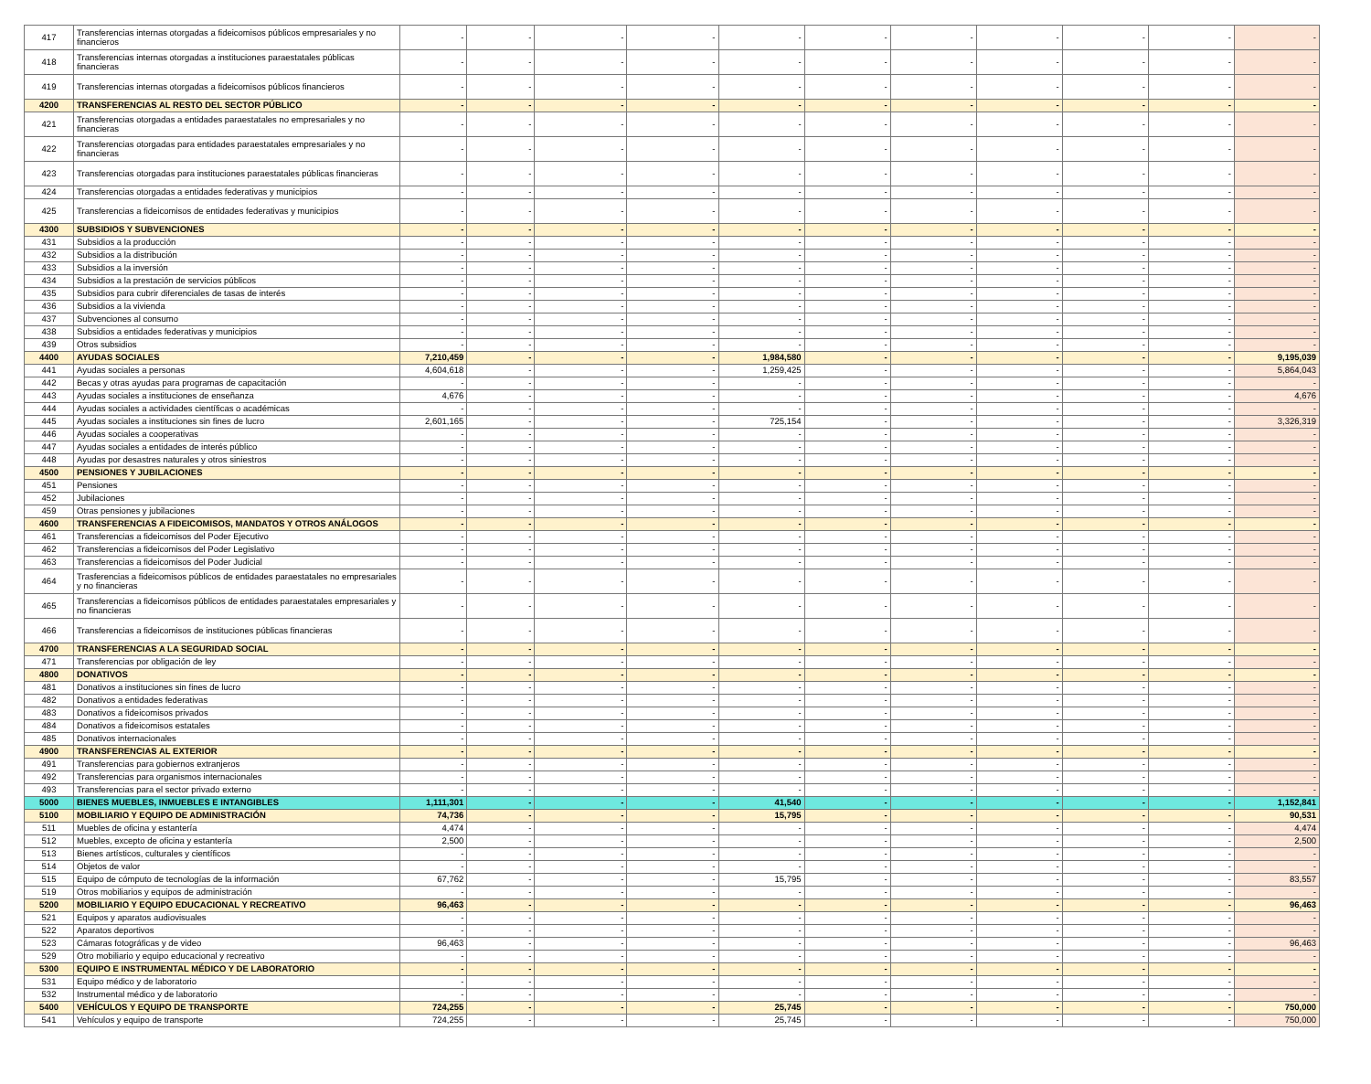| 417 | Transferencias internas otorgadas a fideicomisos públicos empresariales y no financieros | - | - | - | - | - | - | - | - | - | - | - |
| 418 | Transferencias internas otorgadas a instituciones paraestatales públicas financieras | - | - | - | - | - | - | - | - | - | - | - |
| 419 | Transferencias internas otorgadas a fideicomisos públicos financieros | - | - | - | - | - | - | - | - | - | - | - |
| 4200 | TRANSFERENCIAS AL RESTO DEL SECTOR PÚBLICO | - | - | - | - | - | - | - | - | - | - | - |
| 421 | Transferencias otorgadas a entidades paraestatales no empresariales y no financieras | - | - | - | - | - | - | - | - | - | - | - |
| 422 | Transferencias otorgadas para entidades paraestatales empresariales y no financieras | - | - | - | - | - | - | - | - | - | - | - |
| 423 | Transferencias otorgadas para instituciones paraestatales públicas financieras | - | - | - | - | - | - | - | - | - | - | - |
| 424 | Transferencias otorgadas a entidades federativas y municipios | - | - | - | - | - | - | - | - | - | - | - |
| 425 | Transferencias a fideicomisos de entidades federativas y municipios | - | - | - | - | - | - | - | - | - | - | - |
| 4300 | SUBSIDIOS Y SUBVENCIONES | - | - | - | - | - | - | - | - | - | - | - |
| 431 | Subsidios a la producción | - | - | - | - | - | - | - | - | - | - | - |
| 432 | Subsidios a la distribución | - | - | - | - | - | - | - | - | - | - | - |
| 433 | Subsidios a la inversión | - | - | - | - | - | - | - | - | - | - | - |
| 434 | Subsidios a la prestación de servicios públicos | - | - | - | - | - | - | - | - | - | - | - |
| 435 | Subsidios para cubrir diferenciales de tasas de interés | - | - | - | - | - | - | - | - | - | - | - |
| 436 | Subsidios a la vivienda | - | - | - | - | - | - | - | - | - | - | - |
| 437 | Subvenciones al consumo | - | - | - | - | - | - | - | - | - | - | - |
| 438 | Subsidios a entidades federativas y municipios | - | - | - | - | - | - | - | - | - | - | - |
| 439 | Otros subsidios | - | - | - | - | - | - | - | - | - | - | - |
| 4400 | AYUDAS SOCIALES | 7,210,459 | - | - | - | 1,984,580 | - | - | - | - | - | 9,195,039 |
| 441 | Ayudas sociales a personas | 4,604,618 | - | - | - | 1,259,425 | - | - | - | - | - | 5,864,043 |
| 442 | Becas y otras ayudas para programas de capacitación | - | - | - | - | - | - | - | - | - | - | - |
| 443 | Ayudas sociales a instituciones de enseñanza | 4,676 | - | - | - | - | - | - | - | - | - | 4,676 |
| 444 | Ayudas sociales a actividades científicas o académicas | - | - | - | - | - | - | - | - | - | - | - |
| 445 | Ayudas sociales a instituciones sin fines de lucro | 2,601,165 | - | - | - | 725,154 | - | - | - | - | - | 3,326,319 |
| 446 | Ayudas sociales a cooperativas | - | - | - | - | - | - | - | - | - | - | - |
| 447 | Ayudas sociales a entidades de interés público | - | - | - | - | - | - | - | - | - | - | - |
| 448 | Ayudas por desastres naturales y otros siniestros | - | - | - | - | - | - | - | - | - | - | - |
| 4500 | PENSIONES Y JUBILACIONES | - | - | - | - | - | - | - | - | - | - | - |
| 451 | Pensiones | - | - | - | - | - | - | - | - | - | - | - |
| 452 | Jubilaciones | - | - | - | - | - | - | - | - | - | - | - |
| 459 | Otras pensiones y jubilaciones | - | - | - | - | - | - | - | - | - | - | - |
| 4600 | TRANSFERENCIAS A FIDEICOMISOS, MANDATOS Y OTROS ANÁLOGOS | - | - | - | - | - | - | - | - | - | - | - |
| 461 | Transferencias a fideicomisos del Poder Ejecutivo | - | - | - | - | - | - | - | - | - | - | - |
| 462 | Transferencias a fideicomisos del Poder Legislativo | - | - | - | - | - | - | - | - | - | - | - |
| 463 | Transferencias a fideicomisos del Poder Judicial | - | - | - | - | - | - | - | - | - | - | - |
| 464 | Trasferencias a fideicomisos públicos de entidades paraestatales no empresariales y no financieras | - | - | - | - | - | - | - | - | - | - | - |
| 465 | Transferencias a fideicomisos públicos de entidades paraestatales empresariales y no financieras | - | - | - | - | - | - | - | - | - | - | - |
| 466 | Transferencias a fideicomisos de instituciones públicas financieras | - | - | - | - | - | - | - | - | - | - | - |
| 4700 | TRANSFERENCIAS A LA SEGURIDAD SOCIAL | - | - | - | - | - | - | - | - | - | - | - |
| 471 | Transferencias por obligación de ley | - | - | - | - | - | - | - | - | - | - | - |
| 4800 | DONATIVOS | - | - | - | - | - | - | - | - | - | - | - |
| 481 | Donativos a instituciones sin fines de lucro | - | - | - | - | - | - | - | - | - | - | - |
| 482 | Donativos a entidades federativas | - | - | - | - | - | - | - | - | - | - | - |
| 483 | Donativos a fideicomisos privados | - | - | - | - | - | - | - | - | - | - | - |
| 484 | Donativos a fideicomisos estatales | - | - | - | - | - | - | - | - | - | - | - |
| 485 | Donativos internacionales | - | - | - | - | - | - | - | - | - | - | - |
| 4900 | TRANSFERENCIAS AL EXTERIOR | - | - | - | - | - | - | - | - | - | - | - |
| 491 | Transferencias para gobiernos extranjeros | - | - | - | - | - | - | - | - | - | - | - |
| 492 | Transferencias para organismos internacionales | - | - | - | - | - | - | - | - | - | - | - |
| 493 | Transferencias para el sector privado externo | - | - | - | - | - | - | - | - | - | - | - |
| 5000 | BIENES MUEBLES, INMUEBLES E INTANGIBLES | 1,111,301 | - | - | - | 41,540 | - | - | - | - | - | 1,152,841 |
| 5100 | MOBILIARIO Y EQUIPO DE ADMINISTRACIÓN | 74,736 | - | - | - | 15,795 | - | - | - | - | - | 90,531 |
| 511 | Muebles de oficina y estantería | 4,474 | - | - | - | - | - | - | - | - | - | 4,474 |
| 512 | Muebles, excepto de oficina y estantería | 2,500 | - | - | - | - | - | - | - | - | - | 2,500 |
| 513 | Bienes artísticos, culturales y científicos | - | - | - | - | - | - | - | - | - | - | - |
| 514 | Objetos de valor | - | - | - | - | - | - | - | - | - | - | - |
| 515 | Equipo de cómputo de tecnologías de la información | 67,762 | - | - | - | 15,795 | - | - | - | - | - | 83,557 |
| 519 | Otros mobiliarios y equipos de administración | - | - | - | - | - | - | - | - | - | - | - |
| 5200 | MOBILIARIO Y EQUIPO EDUCACIONAL Y RECREATIVO | 96,463 | - | - | - | - | - | - | - | - | - | 96,463 |
| 521 | Equipos y aparatos audiovisuales | - | - | - | - | - | - | - | - | - | - | - |
| 522 | Aparatos deportivos | - | - | - | - | - | - | - | - | - | - | - |
| 523 | Cámaras fotográficas y de video | 96,463 | - | - | - | - | - | - | - | - | - | 96,463 |
| 529 | Otro mobiliario y equipo educacional y recreativo | - | - | - | - | - | - | - | - | - | - | - |
| 5300 | EQUIPO E INSTRUMENTAL MÉDICO Y DE LABORATORIO | - | - | - | - | - | - | - | - | - | - | - |
| 531 | Equipo médico y de laboratorio | - | - | - | - | - | - | - | - | - | - | - |
| 532 | Instrumental médico y de laboratorio | - | - | - | - | - | - | - | - | - | - | - |
| 5400 | VEHÍCULOS Y EQUIPO DE TRANSPORTE | 724,255 | - | - | - | 25,745 | - | - | - | - | - | 750,000 |
| 541 | Vehículos y equipo de transporte | 724,255 | - | - | - | 25,745 | - | - | - | - | - | 750,000 |